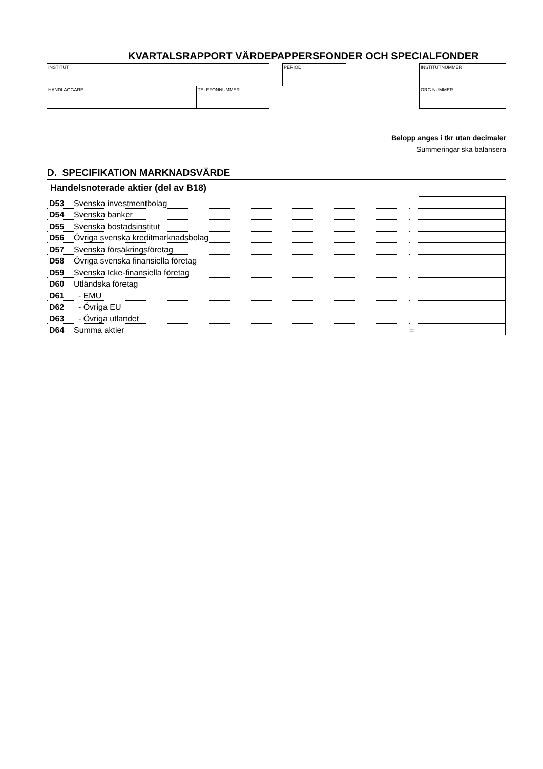KVARTALSRAPPORT VÄRDEPAPPERSFONDER OCH SPECIALFONDER
INSTITUT
HANDLÄGGARE TELEFONNUMMER
PERIOD INSTITUTNUMMER
ORG.NUMMER
Belopp anges i tkr utan decimaler
Summeringar ska balansera
D. SPECIFIKATION MARKNADSVÄRDE
Handelsnoterade aktier (del av B18)
| D53 | Svenska investmentbolag | | |
| D54 | Svenska banker | | |
| D55 | Svenska bostadsinstitut | | |
| D56 | Övriga svenska kreditmarknadsbolag | | |
| D57 | Svenska försäkringsföretag | | |
| D58 | Övriga svenska finansiella företag | | |
| D59 | Svenska Icke-finansiella företag | | |
| D60 | Utländska företag | | |
| D61 | - EMU | | |
| D62 | - Övriga EU | | |
| D63 | - Övriga utlandet | | |
| D64 | Summa aktier | = | |